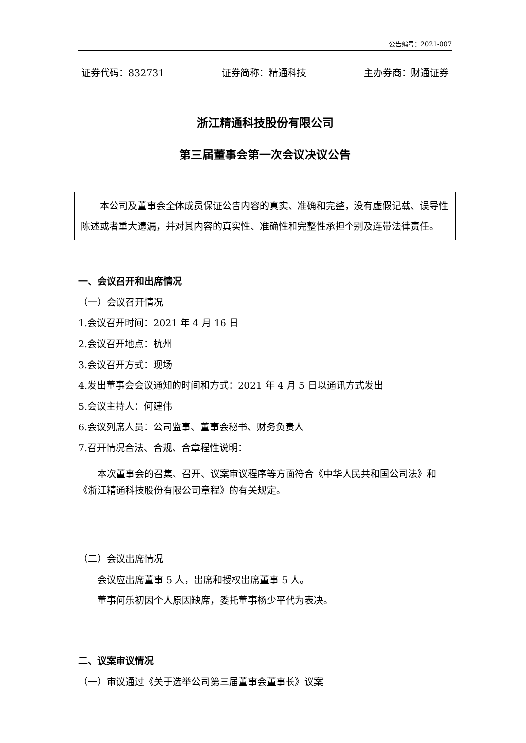公告编号：2021-007
证券代码：832731 证券简称：精通科技 主办券商：财通证券
浙江精通科技股份有限公司
第三届董事会第一次会议决议公告
本公司及董事会全体成员保证公告内容的真实、准确和完整，没有虚假记载、误导性陈述或者重大遗漏，并对其内容的真实性、准确性和完整性承担个别及连带法律责任。
一、会议召开和出席情况
（一）会议召开情况
1.会议召开时间：2021 年 4 月 16 日
2.会议召开地点：杭州
3.会议召开方式：现场
4.发出董事会会议通知的时间和方式：2021 年 4 月 5 日以通讯方式发出
5.会议主持人：何建伟
6.会议列席人员：公司监事、董事会秘书、财务负责人
7.召开情况合法、合规、合章程性说明：
本次董事会的召集、召开、议案审议程序等方面符合《中华人民共和国公司法》和《浙江精通科技股份有限公司章程》的有关规定。
（二）会议出席情况
会议应出席董事 5 人，出席和授权出席董事 5 人。
董事何乐初因个人原因缺席，委托董事杨少平代为表决。
二、议案审议情况
（一）审议通过《关于选举公司第三届董事会董事长》议案